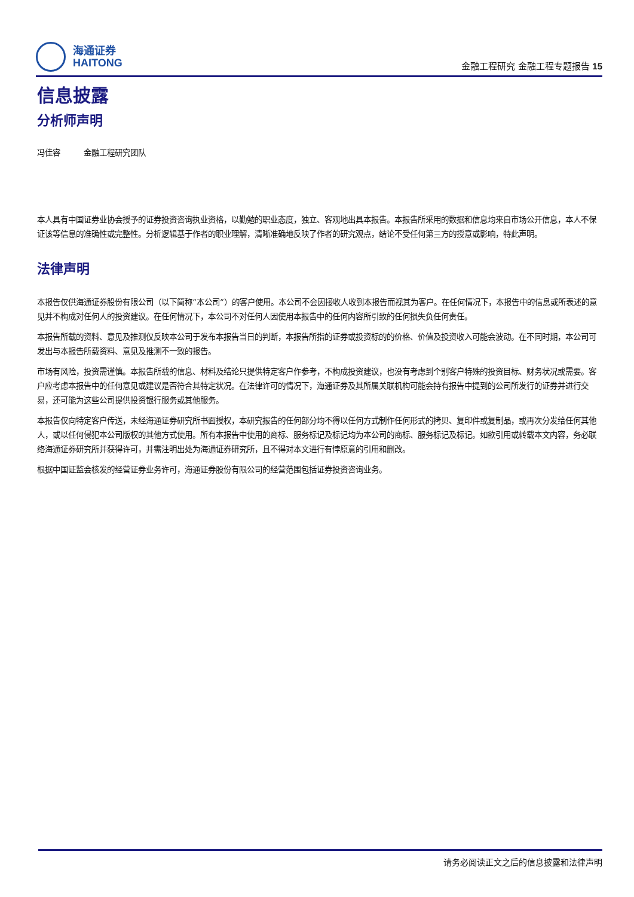海通证券
HAITONG
金融工程研究 金融工程专题报告 15
信息披露
分析师声明
冯佳睿 金融工程研究团队
本人具有中国证券业协会授予的证券投资咨询执业资格，以勤勉的职业态度，独立、客观地出具本报告。本报告所采用的数据和信息均来自市场公开信息，本人不保证该等信息的准确性或完整性。分析逻辑基于作者的职业理解，清晰准确地反映了作者的研究观点，结论不受任何第三方的授意或影响，特此声明。
法律声明
本报告仅供海通证券股份有限公司（以下简称“本公司”）的客户使用。本公司不会因接收人收到本报告而视其为客户。在任何情况下，本报告中的信息或所表述的意见并不构成对任何人的投资建议。在任何情况下，本公司不对任何人因使用本报告中的任何内容所引致的任何损失负任何责任。
本报告所载的资料、意见及推测仅反映本公司于发布本报告当日的判断，本报告所指的证券或投资标的的价格、价值及投资收入可能会波动。在不同时期，本公司可发出与本报告所载资料、意见及推测不一致的报告。
市场有风险，投资需谨慎。本报告所载的信息、材料及结论只提供特定客户作参考，不构成投资建议，也没有考虑到个别客户特殊的投资目标、财务状况或需要。客户应考虑本报告中的任何意见或建议是否符合其特定状况。在法律许可的情况下，海通证券及其所属关联机构可能会持有报告中提到的公司所发行的证券并进行交易，还可能为这些公司提供投资银行服务或其他服务。
本报告仅向特定客户传送，未经海通证券研究所书面授权，本研究报告的任何部分均不得以任何方式制作任何形式的拷贝、复印件或复制品，或再次分发给任何其他人，或以任何侵犯本公司版权的其他方式使用。所有本报告中使用的商标、服务标记及标记均为本公司的商标、服务标记及标记。如欲引用或转载本文内容，务必联络海通证券研究所并获得许可，并需注明出处为海通证券研究所，且不得对本文进行有悖原意的引用和删改。
根据中国证监会核发的经营证券业务许可，海通证券股份有限公司的经营范围包括证券投资咨询业务。
请务必阅读正文之后的信息披露和法律声明